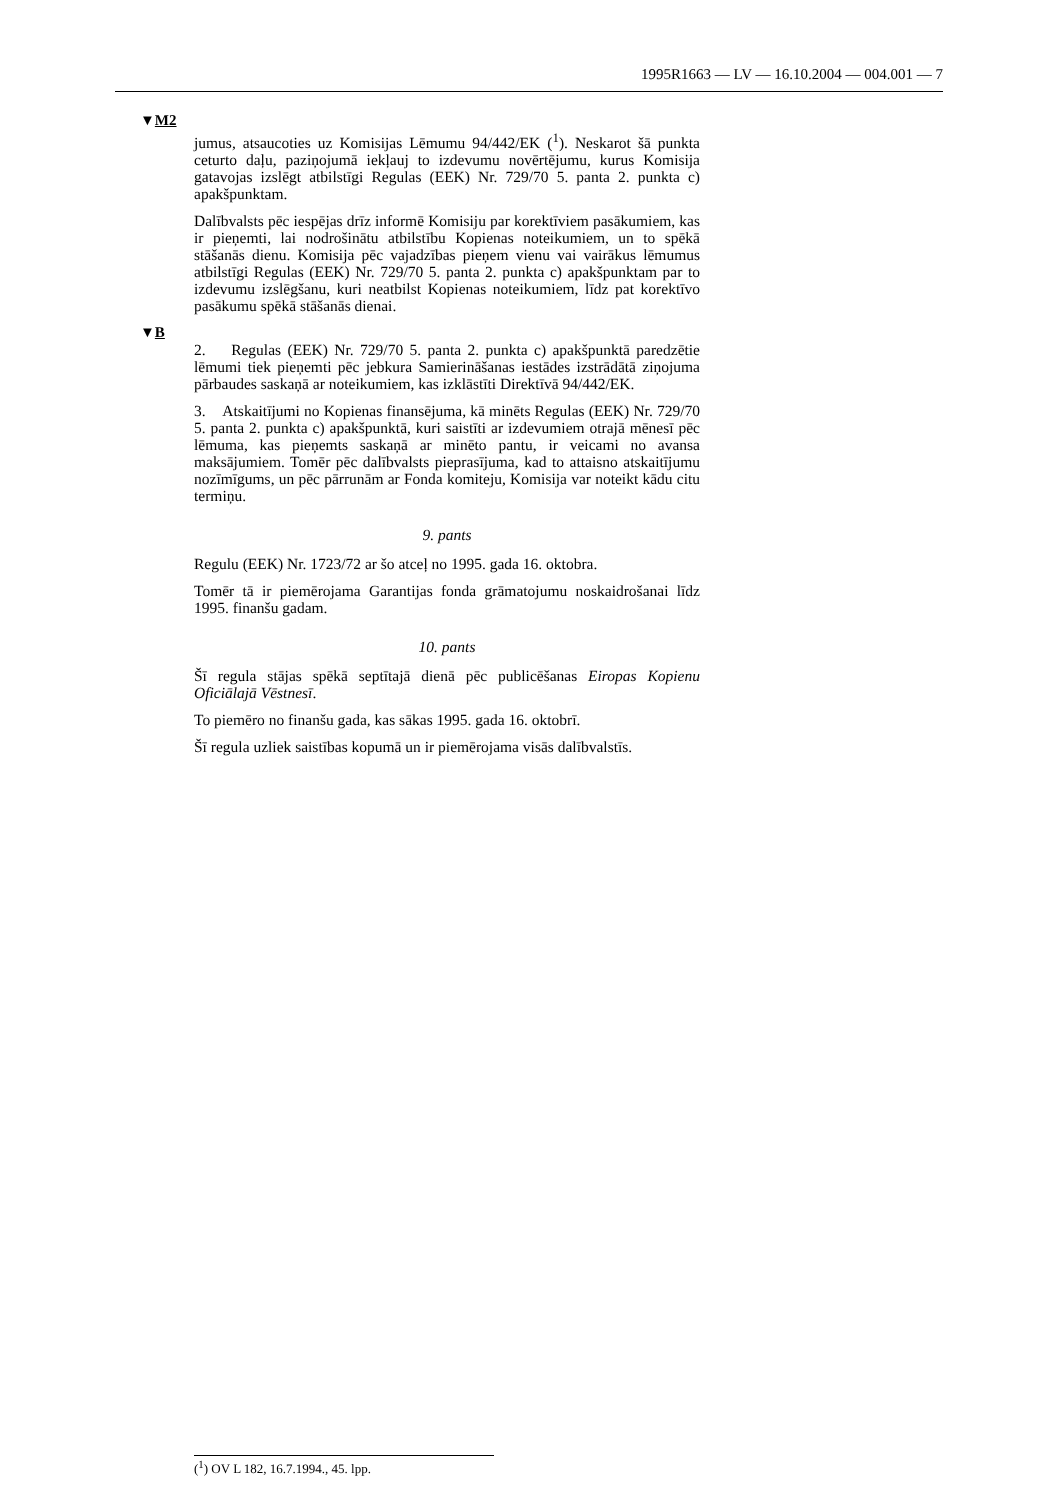1995R1663 — LV — 16.10.2004 — 004.001 — 7
▼M2
jumus, atsaucoties uz Komisijas Lēmumu 94/442/EK (<sup>1</sup>). Neskarot šā punkta ceturto daļu, paziņojumā iekļauj to izdevumu novērtējumu, kurus Komisija gatavojas izslēgt atbilstīgi Regulas (EEK) Nr. 729/70 5. panta 2. punkta c) apakšpunktam.
Dalībvalsts pēc iespējas drīz informē Komisiju par korektīviem pasākumiem, kas ir pieņemti, lai nodrošinātu atbilstību Kopienas noteikumiem, un to spēkā stāšanās dienu. Komisija pēc vajadzības pieņem vienu vai vairākus lēmumus atbilstīgi Regulas (EEK) Nr. 729/70 5. panta 2. punkta c) apakšpunktam par to izdevumu izslēgšanu, kuri neatbilst Kopienas noteikumiem, līdz pat korektīvo pasākumu spēkā stāšanās dienai.
▼B
2. Regulas (EEK) Nr. 729/70 5. panta 2. punkta c) apakšpunktā paredzētie lēmumi tiek pieņemti pēc jebkura Samierināšanas iestādes izstrādātā ziņojuma pārbaudes saskaņā ar noteikumiem, kas izklāstīti Direktīvā 94/442/EK.
3. Atskaitījumi no Kopienas finansējuma, kā minēts Regulas (EEK) Nr. 729/70 5. panta 2. punkta c) apakšpunktā, kuri saistīti ar izdevumiem otrajā mēnesī pēc lēmuma, kas pieņemts saskaņā ar minēto pantu, ir veicami no avansa maksājumiem. Tomēr pēc dalībvalsts pieprasījuma, kad to attaisno atskaitījumu nozīmīgums, un pēc pārrunām ar Fonda komiteju, Komisija var noteikt kādu citu termiņu.
9. pants
Regulu (EEK) Nr. 1723/72 ar šo atceļ no 1995. gada 16. oktobra.
Tomēr tā ir piemērojama Garantijas fonda grāmatojumu noskaidrošanai līdz 1995. finanšu gadam.
10. pants
Šī regula stājas spēkā septītajā dienā pēc publicēšanas Eiropas Kopienu Oficiālajā Vēstnesī.
To piemēro no finanšu gada, kas sākas 1995. gada 16. oktobrī.
Šī regula uzliek saistības kopumā un ir piemērojama visās dalībvalstīs.
(<sup>1</sup>) OV L 182, 16.7.1994., 45. lpp.